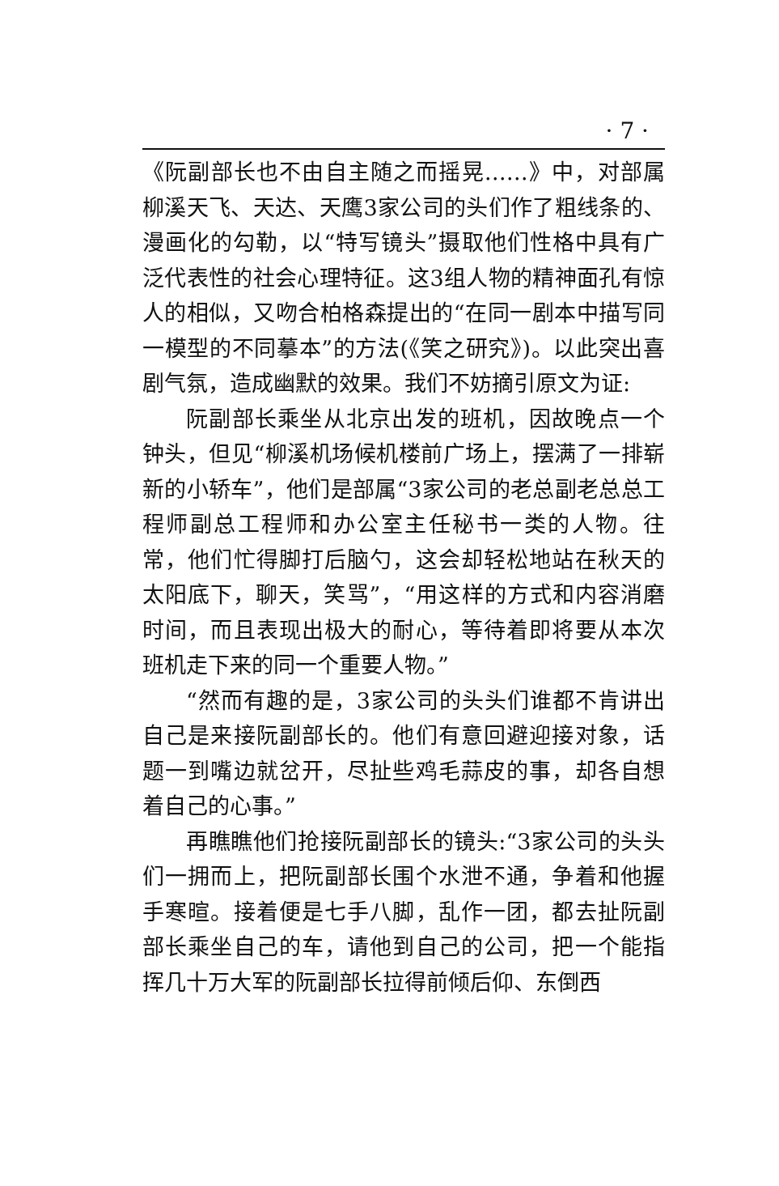· 7 ·
《阮副部长也不由自主随之而摇晃……》中，对部属柳溪天飞、天达、天鹰3家公司的头们作了粗线条的、漫画化的勾勒，以“特写镜头”摄取他们性格中具有广泛代表性的社会心理特征。这3组人物的精神面孔有惊人的相似，又吻合柏格森提出的“在同一剧本中描写同一模型的不同摹本”的方法(《笑之研究》)。以此突出喜剧气氛，造成幽默的效果。我们不妨摘引原文为证:
阮副部长乘坐从北京出发的班机，因故晚点一个钟头，但见“柳溪机场候机楼前广场上，摆满了一排崭新的小轿车”，他们是部属“3家公司的老总副老总总工程师副总工程师和办公室主任秘书一类的人物。往常，他们忙得脚打后脑勺，这会却轻松地站在秋天的太阳底下，聊天，笑骂”，“用这样的方式和内容消磨时间，而且表现出极大的耐心，等待着即将要从本次班机走下来的同一个重要人物。”
“然而有趣的是，3家公司的头头们谁都不肯讲出自己是来接阮副部长的。他们有意回避迎接对象，话题一到嘴边就岔开，尽扯些鸡毛蒜皮的事，却各自想着自己的心事。”
再瞧瞧他们抢接阮副部长的镜头:“3家公司的头头们一拥而上，把阮副部长围个水泄不通，争着和他握手寒暄。接着便是七手八脚，乱作一团，都去扯阮副部长乘坐自己的车，请他到自己的公司，把一个能指挥几十万大军的阮副部长拉得前倾后仰、东倒西